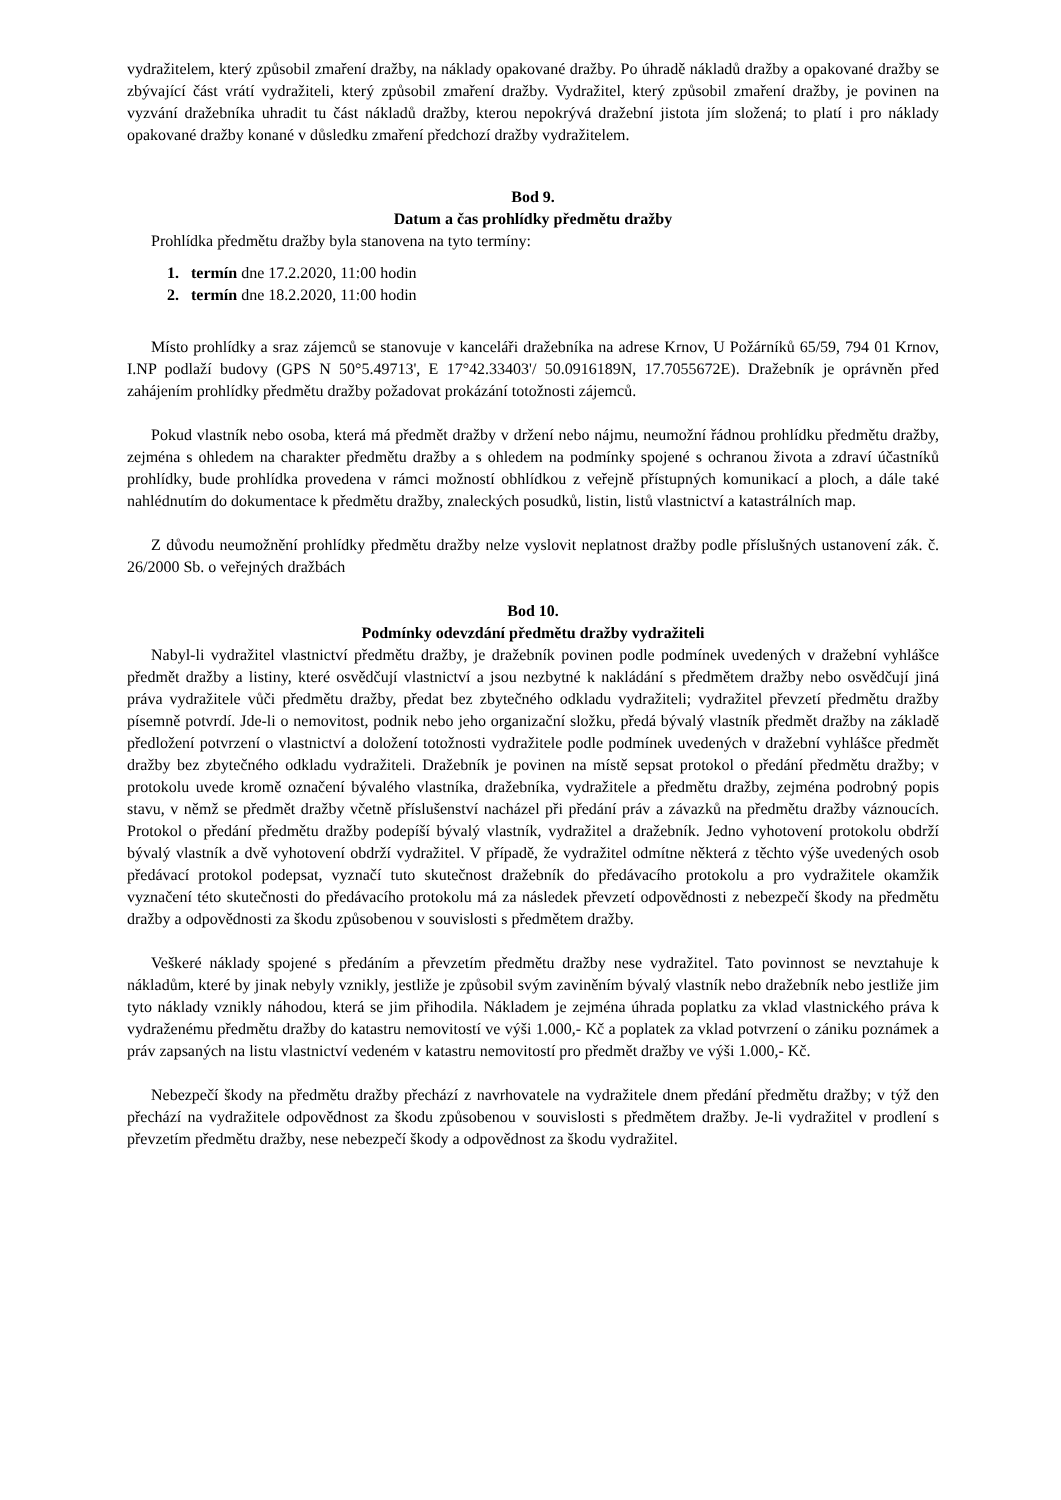vydražitelem, který způsobil zmaření dražby, na náklady opakované dražby. Po úhradě nákladů dražby a opakované dražby se zbývající část vrátí vydražiteli, který způsobil zmaření dražby. Vydražitel, který způsobil zmaření dražby, je povinen na vyzvání dražebníka uhradit tu část nákladů dražby, kterou nepokrývá dražební jistota jím složená; to platí i pro náklady opakované dražby konané v důsledku zmaření předchozí dražby vydražitelem.
Bod 9.
Datum a čas prohlídky předmětu dražby
Prohlídka předmětu dražby byla stanovena na tyto termíny:
1. termín dne 17.2.2020, 11:00 hodin
2. termín dne 18.2.2020, 11:00 hodin
Místo prohlídky a sraz zájemců se stanovuje v kanceláři dražebníka na adrese Krnov, U Požárníků 65/59, 794 01 Krnov, I.NP podlaží budovy (GPS N 50°5.49713', E 17°42.33403'/ 50.0916189N, 17.7055672E). Dražebník je oprávněn před zahájením prohlídky předmětu dražby požadovat prokázání totožnosti zájemců.
Pokud vlastník nebo osoba, která má předmět dražby v držení nebo nájmu, neumožní řádnou prohlídku předmětu dražby, zejména s ohledem na charakter předmětu dražby a s ohledem na podmínky spojené s ochranou života a zdraví účastníků prohlídky, bude prohlídka provedena v rámci možností obhlídkou z veřejně přístupných komunikací a ploch, a dále také nahlédnutím do dokumentace k předmětu dražby, znaleckých posudků, listin, listů vlastnictví a katastrálních map.
Z důvodu neumožnění prohlídky předmětu dražby nelze vyslovit neplatnost dražby podle příslušných ustanovení zák. č. 26/2000 Sb. o veřejných dražbách
Bod 10.
Podmínky odevzdání předmětu dražby vydražiteli
Nabyl-li vydražitel vlastnictví předmětu dražby, je dražebník povinen podle podmínek uvedených v dražební vyhlášce předmět dražby a listiny, které osvědčují vlastnictví a jsou nezbytné k nakládání s předmětem dražby nebo osvědčují jiná práva vydražitele vůči předmětu dražby, předat bez zbytečného odkladu vydražiteli; vydražitel převzetí předmětu dražby písemně potvrdí. Jde-li o nemovitost, podnik nebo jeho organizační složku, předá bývalý vlastník předmět dražby na základě předložení potvrzení o vlastnictví a doložení totožnosti vydražitele podle podmínek uvedených v dražební vyhlášce předmět dražby bez zbytečného odkladu vydražiteli. Dražebník je povinen na místě sepsat protokol o předání předmětu dražby; v protokolu uvede kromě označení bývalého vlastníka, dražebníka, vydražitele a předmětu dražby, zejména podrobný popis stavu, v němž se předmět dražby včetně příslušenství nacházel při předání práv a závazků na předmětu dražby váznoucích. Protokol o předání předmětu dražby podepíší bývalý vlastník, vydražitel a dražebník. Jedno vyhotovení protokolu obdrží bývalý vlastník a dvě vyhotovení obdrží vydražitel. V případě, že vydražitel odmítne některá z těchto výše uvedených osob předávací protokol podepsat, vyznačí tuto skutečnost dražebník do předávacího protokolu a pro vydražitele okamžik vyznačení této skutečnosti do předávacího protokolu má za následek převzetí odpovědnosti z nebezpečí škody na předmětu dražby a odpovědnosti za škodu způsobenou v souvislosti s předmětem dražby.
Veškeré náklady spojené s předáním a převzetím předmětu dražby nese vydražitel. Tato povinnost se nevztahuje k nákladům, které by jinak nebyly vznikly, jestliže je způsobil svým zaviněním bývalý vlastník nebo dražebník nebo jestliže jim tyto náklady vznikly náhodou, která se jim přihodila. Nákladem je zejména úhrada poplatku za vklad vlastnického práva k vydraženému předmětu dražby do katastru nemovitostí ve výši 1.000,- Kč a poplatek za vklad potvrzení o zániku poznámek a práv zapsaných na listu vlastnictví vedeném v katastru nemovitostí pro předmět dražby ve výši 1.000,- Kč.
Nebezpečí škody na předmětu dražby přechází z navrhovatele na vydražitele dnem předání předmětu dražby; v týž den přechází na vydražitele odpovědnost za škodu způsobenou v souvislosti s předmětem dražby. Je-li vydražitel v prodlení s převzetím předmětu dražby, nese nebezpečí škody a odpovědnost za škodu vydražitel.